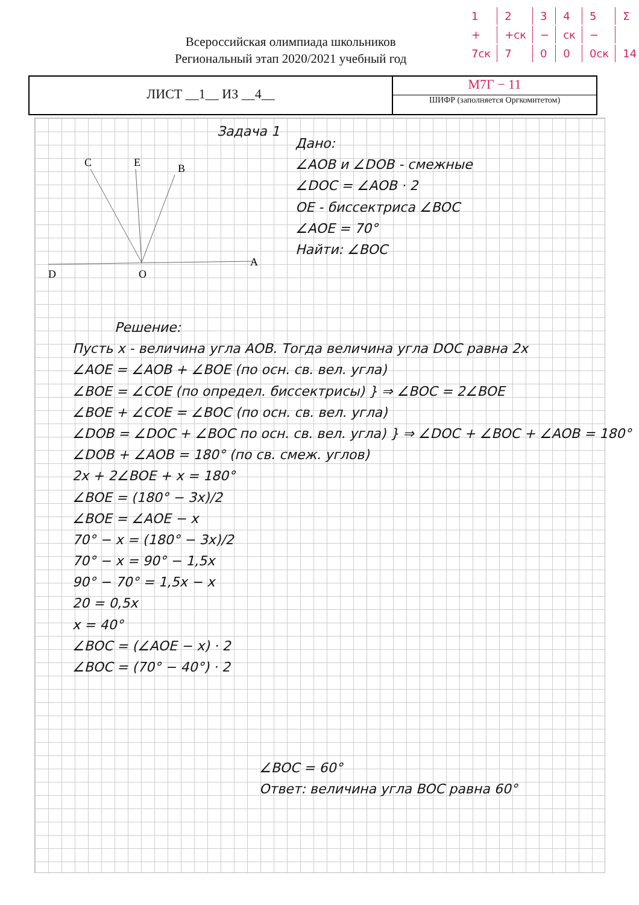Всероссийская олимпиада школьников
Региональный этап 2020/2021 учебный год
| 1 | 2 | 3 | 4 | 5 | Σ |
| + | +ск | − | ск | − | |
| 7ск | 7 | 0 | 0 | 0ск | 14 |
ЛИСТ __1__ ИЗ __4__
М7Г − 11
ШИФР (заполняется Оргкомитетом)
C
E
B
D
O
A
Задача 1
Дано:
∠AOB и ∠DOB - смежные
∠DOC = ∠AOB · 2
OE - биссектриса ∠BOC
∠AOE = 70°
Найти: ∠BOC
Решение:
Пусть x - величина угла AOB. Тогда величина угла DOC равна 2x
∠AOE = ∠AOB + ∠BOE (по осн. св. вел. угла)
∠BOE = ∠COE (по определ. биссектрисы) } ⇒ ∠BOC = 2∠BOE
∠BOE + ∠COE = ∠BOC (по осн. св. вел. угла)
∠DOB = ∠DOC + ∠BOC по осн. св. вел. угла) } ⇒ ∠DOC + ∠BOC + ∠AOB = 180°
∠DOB + ∠AOB = 180° (по св. смеж. углов)
2x + 2∠BOE + x = 180°
∠BOE = (180° − 3x)/2
∠BOE = ∠AOE − x
70° − x = (180° − 3x)/2
70° − x = 90° − 1,5x
90° − 70° = 1,5x − x
20 = 0,5x
x = 40°
∠BOC = (∠AOE − x) · 2
∠BOC = (70° − 40°) · 2
∠BOC = 60°
Ответ: величина угла BOC равна 60°